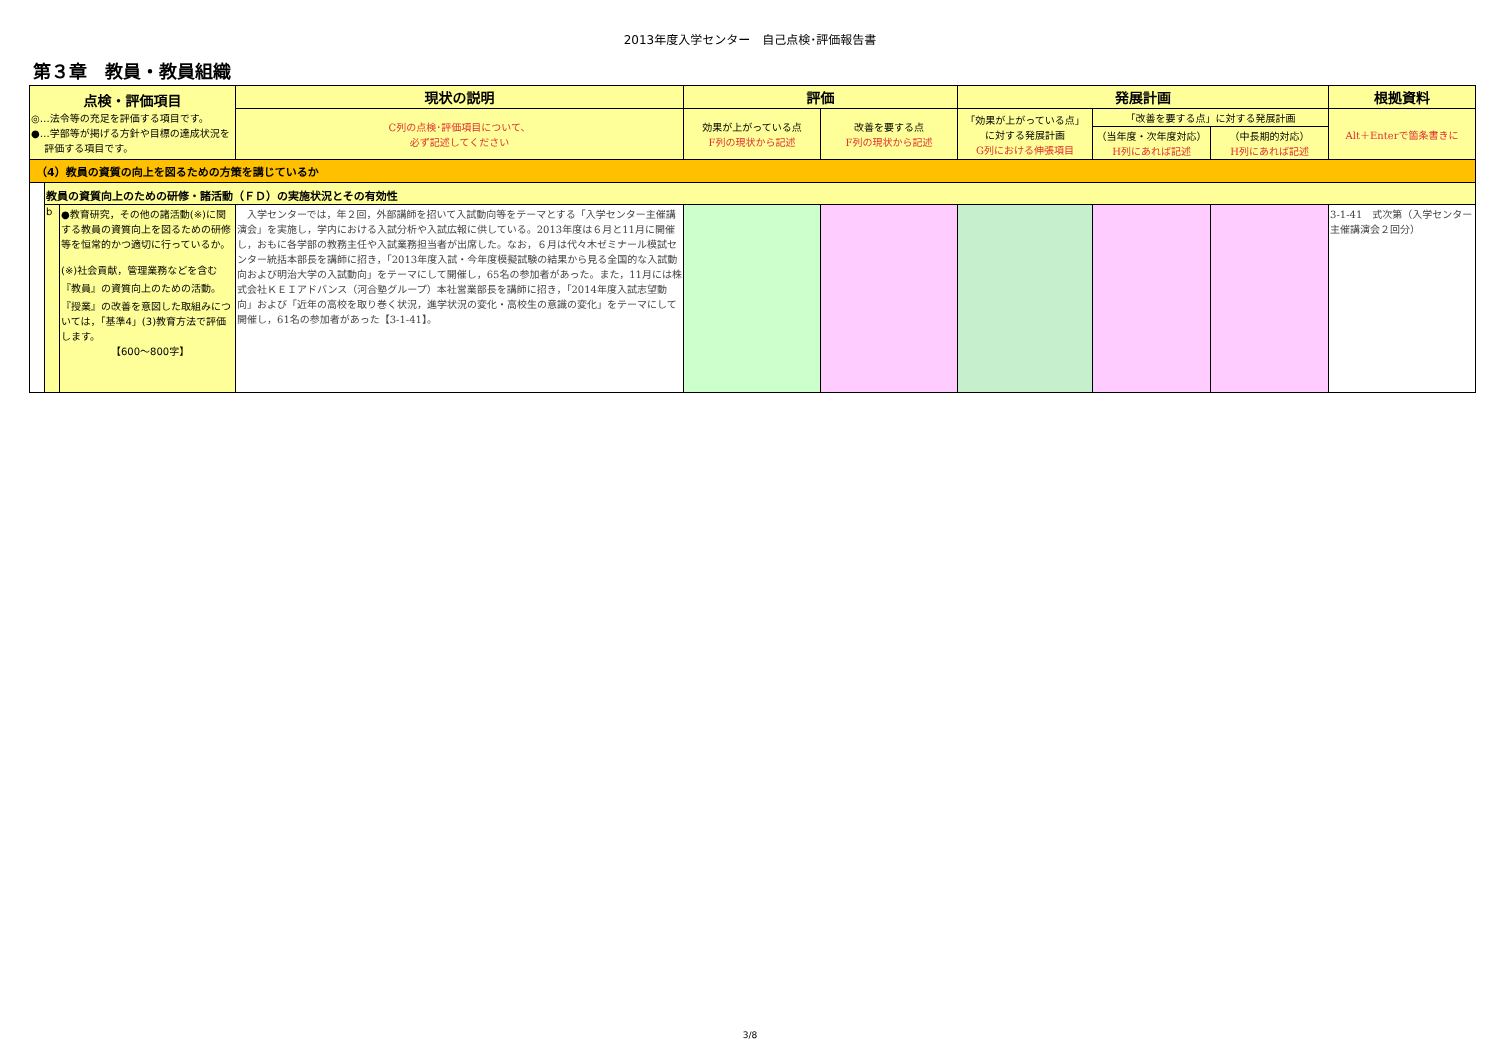2013年度入学センター　自己点検･評価報告書
第３章　教員・教員組織
| 点検・評価項目 ◎…法令等の充足を評価する項目です。 ●…学部等が掲げる方針や目標の達成状況を 評価する項目です。 | | | 現状の説明 | 評価 | | 発展計画 | | | 根拠資料 |
| | | | C列の点検･評価項目について、 必ず記述してください | 効果が上がっている点 F列の現状から記述 | 改善を要する点 F列の現状から記述 | 「効果が上がっている点」 に対する発展計画 G列における伸張項目 | 「改善を要する点」に対する発展計画 | | Alt＋Enterで箇条書きに |
| | | | | | | | （当年度・次年度対応） H列にあれば記述 | （中長期的対応） H列にあれば記述 | |
| （4）教員の資質の向上を図るための方策を講じているか | | | | | | | | | |
| | 教員の資質向上のための研修・諸活動（ＦＤ）の実施状況とその有効性 | | | | | | | | |
| | b | ●教育研究，その他の諸活動(※)に関する教員の資質向上を図るための研修等を恒常的かつ適切に行っているか。 (※)社会貢献，管理業務などを含む『教員』の資質向上のための活動。『授業』の改善を意図した取組みについては，「基準4」(3)教育方法で評価します。 【600～800字】 | 入学センターでは，年２回，外部講師を招いて入試動向等をテーマとする「入学センター主催講演会」を実施し，学内における入試分析や入試広報に供している。2013年度は６月と11月に開催し，おもに各学部の教務主任や入試業務担当者が出席した。なお，６月は代々木ゼミナール模試センター統括本部長を講師に招き，「2013年度入試・今年度模擬試験の結果から見る全国的な入試動向および明治大学の入試動向」をテーマにして開催し，65名の参加者があった。また，11月には株式会社ＫＥＩアドバンス（河合塾グループ）本社営業部長を講師に招き，「2014年度入試志望動向」および「近年の高校を取り巻く状況，進学状況の変化・高校生の意識の変化」をテーマにして開催し，61名の参加者があった【3-1-41】。 | | | | | | 3-1-41 式次第（入学センター主催講演会２回分） |
3/8